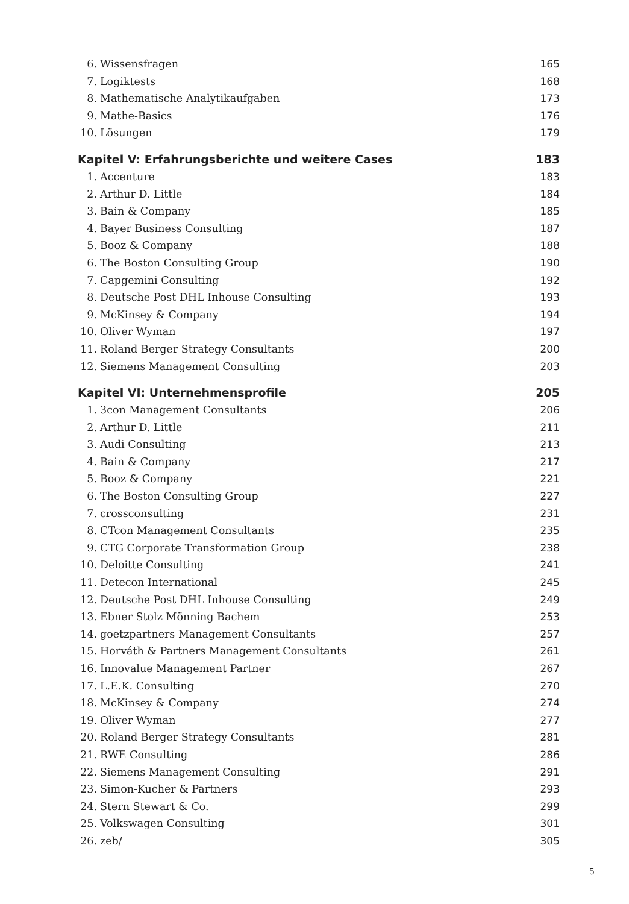6. Wissensfragen 165
7. Logiktests 168
8. Mathematische Analytikaufgaben 173
9. Mathe-Basics 176
10. Lösungen 179
Kapitel V: Erfahrungsberichte und weitere Cases 183
1. Accenture 183
2. Arthur D. Little 184
3. Bain & Company 185
4. Bayer Business Consulting 187
5. Booz & Company 188
6. The Boston Consulting Group 190
7. Capgemini Consulting 192
8. Deutsche Post DHL Inhouse Consulting 193
9. McKinsey & Company 194
10. Oliver Wyman 197
11. Roland Berger Strategy Consultants 200
12. Siemens Management Consulting 203
Kapitel VI: Unternehmensprofile 205
1. 3con Management Consultants 206
2. Arthur D. Little 211
3. Audi Consulting 213
4. Bain & Company 217
5. Booz & Company 221
6. The Boston Consulting Group 227
7. crossconsulting 231
8. CTcon Management Consultants 235
9. CTG Corporate Transformation Group 238
10. Deloitte Consulting 241
11. Detecon International 245
12. Deutsche Post DHL Inhouse Consulting 249
13. Ebner Stolz Mönning Bachem 253
14. goetzpartners Management Consultants 257
15. Horváth & Partners Management Consultants 261
16. Innovalue Management Partner 267
17. L.E.K. Consulting 270
18. McKinsey & Company 274
19. Oliver Wyman 277
20. Roland Berger Strategy Consultants 281
21. RWE Consulting 286
22. Siemens Management Consulting 291
23. Simon-Kucher & Partners 293
24. Stern Stewart & Co. 299
25. Volkswagen Consulting 301
26. zeb/ 305
5